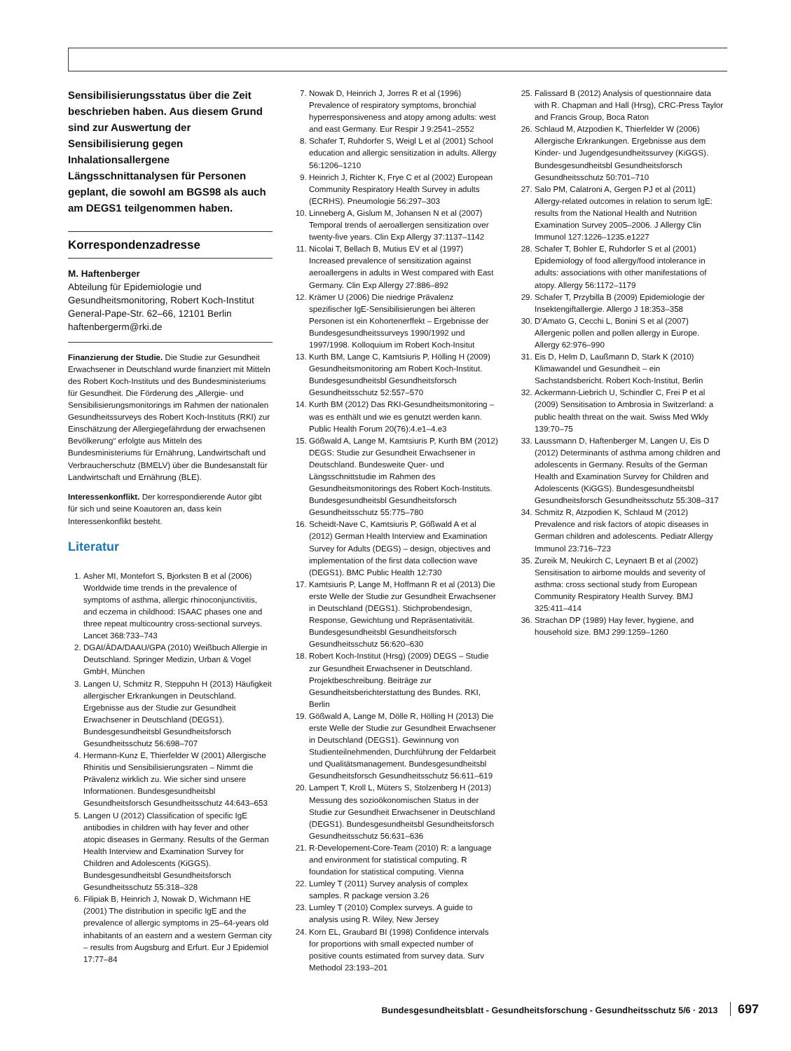Sensibilisierungsstatus über die Zeit beschrieben haben. Aus diesem Grund sind zur Auswertung der Sensibilisierung gegen Inhalationsallergene Längsschnittanalysen für Personen geplant, die sowohl am BGS98 als auch am DEGS1 teilgenommen haben.
Korrespondenzadresse
M. Haftenberger
Abteilung für Epidemiologie und Gesundheitsmonitoring, Robert Koch-Institut
General-Pape-Str. 62–66, 12101 Berlin
haftenbergerm@rki.de
Finanzierung der Studie. Die Studie zur Gesundheit Erwachsener in Deutschland wurde finanziert mit Mitteln des Robert Koch-Instituts und des Bundesministeriums für Gesundheit. Die Förderung des „Allergie- und Sensibilisierungsmonitorings im Rahmen der nationalen Gesundheitssurveys des Robert Koch-Instituts (RKI) zur Einschätzung der Allergiegefährdung der erwachsenen Bevölkerung“ erfolgte aus Mitteln des Bundesministeriums für Ernährung, Landwirtschaft und Verbraucherschutz (BMELV) über die Bundesanstalt für Landwirtschaft und Ernährung (BLE).
Interessenkonflikt. Der korrespondierende Autor gibt für sich und seine Koautoren an, dass kein Interessenkonflikt besteht.
Literatur
1. Asher MI, Montefort S, Bjorksten B et al (2006) Worldwide time trends in the prevalence of symptoms of asthma, allergic rhinoconjunctivitis, and eczema in childhood: ISAAC phases one and three repeat multicountry cross-sectional surveys. Lancet 368:733–743
2. DGAI/ÄDA/DAAU/GPA (2010) Weißbuch Allergie in Deutschland. Springer Medizin, Urban & Vogel GmbH, München
3. Langen U, Schmitz R, Steppuhn H (2013) Häufigkeit allergischer Erkrankungen in Deutschland. Ergebnisse aus der Studie zur Gesundheit Erwachsener in Deutschland (DEGS1). Bundesgesundheitsbl Gesundheitsforsch Gesundheitsschutz 56:698–707
4. Hermann-Kunz E, Thierfelder W (2001) Allergische Rhinitis und Sensibilisierungsraten – Nimmt die Prävalenz wirklich zu. Wie sicher sind unsere Informationen. Bundesgesundheitsbl Gesundheitsforsch Gesundheitsschutz 44:643–653
5. Langen U (2012) Classification of specific IgE antibodies in children with hay fever and other atopic diseases in Germany. Results of the German Health Interview and Examination Survey for Children and Adolescents (KiGGS). Bundesgesundheitsbl Gesundheitsforsch Gesundheitsschutz 55:318–328
6. Filipiak B, Heinrich J, Nowak D, Wichmann HE (2001) The distribution in specific IgE and the prevalence of allergic symptoms in 25–64-years old inhabitants of an eastern and a western German city – results from Augsburg and Erfurt. Eur J Epidemiol 17:77–84
7. Nowak D, Heinrich J, Jorres R et al (1996) Prevalence of respiratory symptoms, bronchial hyperresponsiveness and atopy among adults: west and east Germany. Eur Respir J 9:2541–2552
8. Schafer T, Ruhdorfer S, Weigl L et al (2001) School education and allergic sensitization in adults. Allergy 56:1206–1210
9. Heinrich J, Richter K, Frye C et al (2002) European Community Respiratory Health Survey in adults (ECRHS). Pneumologie 56:297–303
10. Linneberg A, Gislum M, Johansen N et al (2007) Temporal trends of aeroallergen sensitization over twenty-five years. Clin Exp Allergy 37:1137–1142
11. Nicolai T, Bellach B, Mutius EV et al (1997) Increased prevalence of sensitization against aeroallergens in adults in West compared with East Germany. Clin Exp Allergy 27:886–892
12. Krämer U (2006) Die niedrige Prävalenz spezifischer IgE-Sensibilisierungen bei älteren Personen ist ein Kohortenerffekt – Ergebnisse der Bundesgesundheitssurveys 1990/1992 und 1997/1998. Kolloquium im Robert Koch-Insitut
13. Kurth BM, Lange C, Kamtsiuris P, Hölling H (2009) Gesundheitsmonitoring am Robert Koch-Institut. Bundesgesundheitsbl Gesundheitsforsch Gesundheitsschutz 52:557–570
14. Kurth BM (2012) Das RKI-Gesundheitsmonitoring – was es enthält und wie es genutzt werden kann. Public Health Forum 20(76):4.e1–4.e3
15. Gößwald A, Lange M, Kamtsiuris P, Kurth BM (2012) DEGS: Studie zur Gesundheit Erwachsener in Deutschland. Bundesweite Quer- und Längsschnittstudie im Rahmen des Gesundheitsmonitorings des Robert Koch-Instituts. Bundesgesundheitsbl Gesundheitsforsch Gesundheitsschutz 55:775–780
16. Scheidt-Nave C, Kamtsiuris P, Gößwald A et al (2012) German Health Interview and Examination Survey for Adults (DEGS) – design, objectives and implementation of the first data collection wave (DEGS1). BMC Public Health 12:730
17. Kamtsiuris P, Lange M, Hoffmann R et al (2013) Die erste Welle der Studie zur Gesundheit Erwachsener in Deutschland (DEGS1). Stichprobendesign, Response, Gewichtung und Repräsentativität. Bundesgesundheitsbl Gesundheitsforsch Gesundheitsschutz 56:620–630
18. Robert Koch-Institut (Hrsg) (2009) DEGS – Studie zur Gesundheit Erwachsener in Deutschland. Projektbeschreibung. Beiträge zur Gesundheitsberichterstattung des Bundes. RKI, Berlin
19. Gößwald A, Lange M, Dölle R, Hölling H (2013) Die erste Welle der Studie zur Gesundheit Erwachsener in Deutschland (DEGS1). Gewinnung von Studienteilnehmenden, Durchführung der Feldarbeit und Qualitätsmanagement. Bundesgesundheitsbl Gesundheitsforsch Gesundheitsschutz 56:611–619
20. Lampert T, Kroll L, Müters S, Stolzenberg H (2013) Messung des sozioökonomischen Status in der Studie zur Gesundheit Erwachsener in Deutschland (DEGS1). Bundesgesundheitsbl Gesundheitsforsch Gesundheitsschutz 56:631–636
21. R-Developement-Core-Team (2010) R: a language and environment for statistical computing. R foundation for statistical computing. Vienna
22. Lumley T (2011) Survey analysis of complex samples. R package version 3.26
23. Lumley T (2010) Complex surveys. A guide to analysis using R. Wiley, New Jersey
24. Korn EL, Graubard BI (1998) Confidence intervals for proportions with small expected number of positive counts estimated from survey data. Surv Methodol 23:193–201
25. Falissard B (2012) Analysis of questionnaire data with R. Chapman and Hall (Hrsg), CRC-Press Taylor and Francis Group, Boca Raton
26. Schlaud M, Atzpodien K, Thierfelder W (2006) Allergische Erkrankungen. Ergebnisse aus dem Kinder- und Jugendgesundheitssurvey (KiGGS). Bundesgesundheitsbl Gesundheitsforsch Gesundheitsschutz 50:701–710
27. Salo PM, Calatroni A, Gergen PJ et al (2011) Allergy-related outcomes in relation to serum IgE: results from the National Health and Nutrition Examination Survey 2005–2006. J Allergy Clin Immunol 127:1226–1235.e1227
28. Schafer T, Bohler E, Ruhdorfer S et al (2001) Epidemiology of food allergy/food intolerance in adults: associations with other manifestations of atopy. Allergy 56:1172–1179
29. Schafer T, Przybilla B (2009) Epidemiologie der Insektengiftallergie. Allergo J 18:353–358
30. D’Amato G, Cecchi L, Bonini S et al (2007) Allergenic pollen and pollen allergy in Europe. Allergy 62:976–990
31. Eis D, Helm D, Laußmann D, Stark K (2010) Klimawandel und Gesundheit – ein Sachstandsbericht. Robert Koch-Institut, Berlin
32. Ackermann-Liebrich U, Schindler C, Frei P et al (2009) Sensitisation to Ambrosia in Switzerland: a public health threat on the wait. Swiss Med Wkly 139:70–75
33. Laussmann D, Haftenberger M, Langen U, Eis D (2012) Determinants of asthma among children and adolescents in Germany. Results of the German Health and Examination Survey for Children and Adolescents (KiGGS). Bundesgesundheitsbl Gesundheitsforsch Gesundheitsschutz 55:308–317
34. Schmitz R, Atzpodien K, Schlaud M (2012) Prevalence and risk factors of atopic diseases in German children and adolescents. Pediatr Allergy Immunol 23:716–723
35. Zureik M, Neukirch C, Leynaert B et al (2002) Sensitisation to airborne moulds and severity of asthma: cross sectional study from European Community Respiratory Health Survey. BMJ 325:411–414
36. Strachan DP (1989) Hay fever, hygiene, and household size. BMJ 299:1259–1260
Bundesgesundheitsblatt - Gesundheitsforschung - Gesundheitsschutz 5/6 · 2013 697